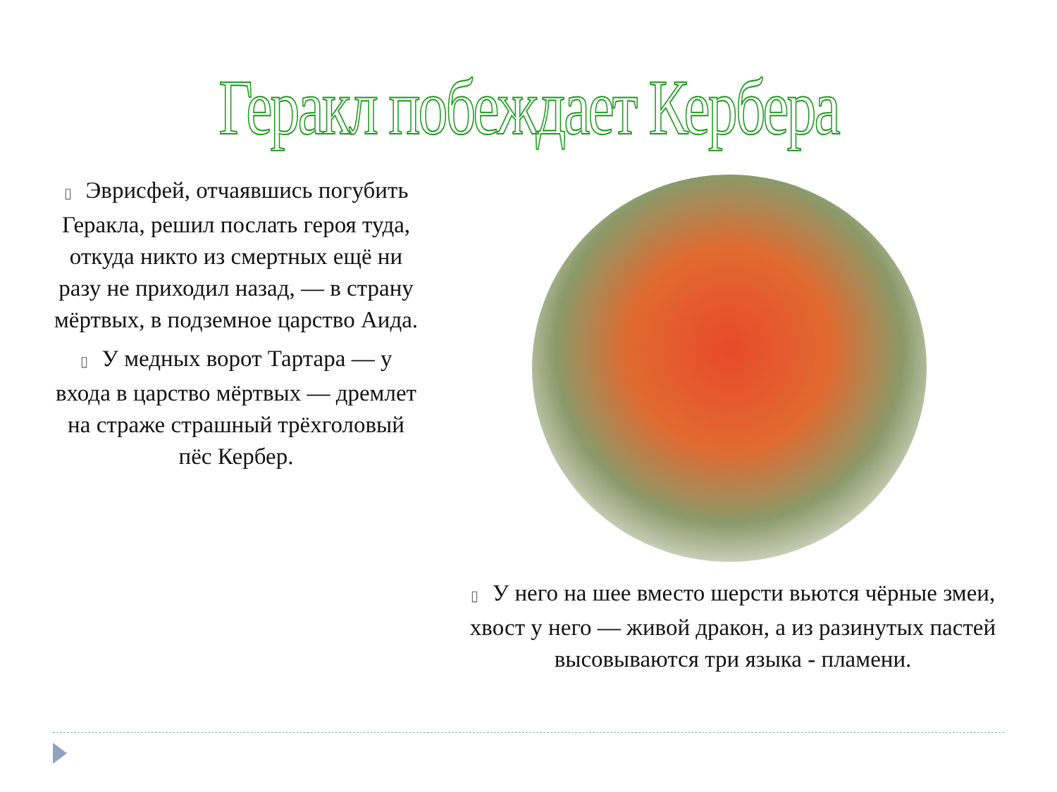Геракл побеждает Кербера
▯ Эврисфей, отчаявшись погубить Геракла, решил послать героя туда, откуда никто из смертных ещё ни разу не приходил назад, — в страну мёртвых, в подземное царство Аида.
▯ У медных ворот Тартара — у входа в царство мёртвых — дремлет на страже страшный трёхголовый пёс Кербер.
▯ У него на шее вместо шерсти вьются чёрные змеи, хвост у него — живой дракон, а из разинутых пастей высовываются три языка - пламени.